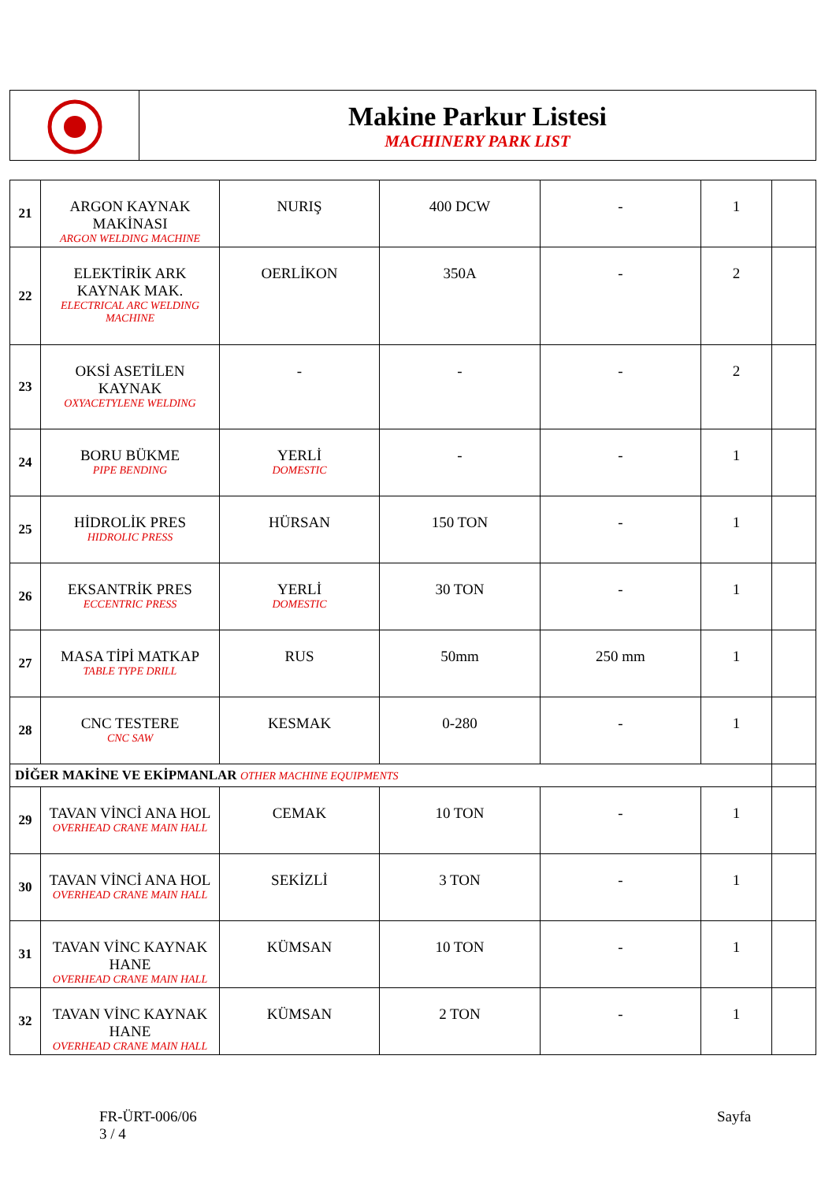Makine Parkur Listesi
MACHINERY PARK LIST
| 21 | ARGON KAYNAK MAKİNASI ARGON WELDING MACHINE | NURIŞ | 400 DCW | - | 1 | |
| 22 | ELEKTİRİK ARK KAYNAK MAK. ELECTRICAL ARC WELDING MACHINE | OERLİKON | 350A | - | 2 | |
| 23 | OKSİ ASETİLEN KAYNAK OXYACETYLENE WELDING | - | - | - | 2 | |
| 24 | BORU BÜKME PIPE BENDING | YERLİ DOMESTIC | - | - | 1 | |
| 25 | HİDROLİK PRES HIDROLIC PRESS | HÜRSAN | 150 TON | - | 1 | |
| 26 | EKSANTRİK PRES ECCENTRIC PRESS | YERLİ DOMESTIC | 30 TON | - | 1 | |
| 27 | MASA TİPİ MATKAP TABLE TYPE DRILL | RUS | 50mm | 250 mm | 1 | |
| 28 | CNC TESTERE CNC SAW | KESMAK | 0-280 | - | 1 | |
| DİĞER MAKİNE VE EKİPMANLAR OTHER MACHINE EQUIPMENTS | | | | | | |
| 29 | TAVAN VİNCİ ANA HOL OVERHEAD CRANE MAIN HALL | CEMAK | 10 TON | - | 1 | |
| 30 | TAVAN VİNCİ ANA HOL OVERHEAD CRANE MAIN HALL | SEKİZLİ | 3 TON | - | 1 | |
| 31 | TAVAN VİNC KAYNAK HANE OVERHEAD CRANE MAIN HALL | KÜMSAN | 10 TON | - | 1 | |
| 32 | TAVAN VİNC KAYNAK HANE OVERHEAD CRANE MAIN HALL | KÜMSAN | 2 TON | - | 1 | |
FR-ÜRT-006/06
3 / 4
Sayfa